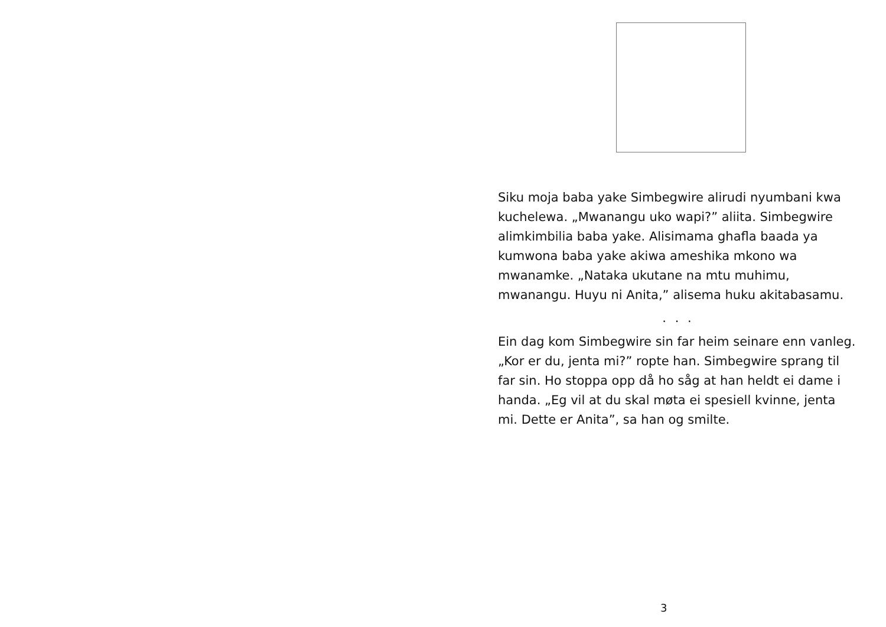Siku moja baba yake Simbegwire alirudi nyumbani kwa kuchelewa. „Mwanangu uko wapi?” aliita. Simbegwire alimkimbilia baba yake. Alisimama ghafla baada ya kumwona baba yake akiwa ameshika mkono wa mwanamke. „Nataka ukutane na mtu muhimu, mwanangu. Huyu ni Anita,” alisema huku akitabasamu.
. . .
Ein dag kom Simbegwire sin far heim seinare enn vanleg. „Kor er du, jenta mi?” ropte han. Simbegwire sprang til far sin. Ho stoppa opp då ho såg at han heldt ei dame i handa. „Eg vil at du skal møta ei spesiell kvinne, jenta mi. Dette er Anita”, sa han og smilte.
3